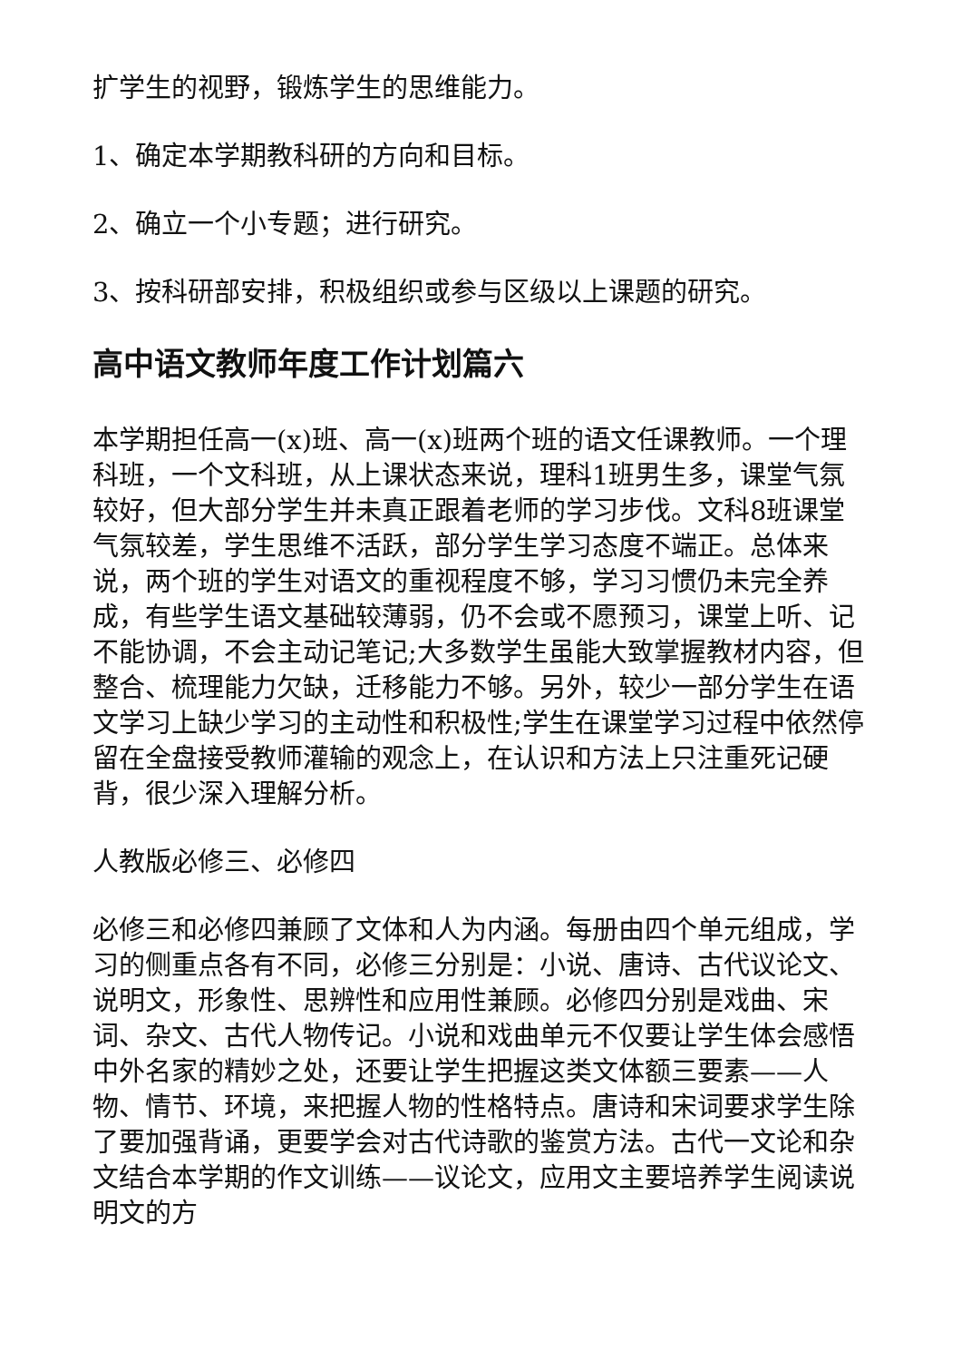扩学生的视野，锻炼学生的思维能力。
1、确定本学期教科研的方向和目标。
2、确立一个小专题；进行研究。
3、按科研部安排，积极组织或参与区级以上课题的研究。
高中语文教师年度工作计划篇六
本学期担任高一(x)班、高一(x)班两个班的语文任课教师。一个理科班，一个文科班，从上课状态来说，理科1班男生多，课堂气氛较好，但大部分学生并未真正跟着老师的学习步伐。文科8班课堂气氛较差，学生思维不活跃，部分学生学习态度不端正。总体来说，两个班的学生对语文的重视程度不够，学习习惯仍未完全养成，有些学生语文基础较薄弱，仍不会或不愿预习，课堂上听、记不能协调，不会主动记笔记;大多数学生虽能大致掌握教材内容，但整合、梳理能力欠缺，迁移能力不够。另外，较少一部分学生在语文学习上缺少学习的主动性和积极性;学生在课堂学习过程中依然停留在全盘接受教师灌输的观念上，在认识和方法上只注重死记硬背，很少深入理解分析。
人教版必修三、必修四
必修三和必修四兼顾了文体和人为内涵。每册由四个单元组成，学习的侧重点各有不同，必修三分别是：小说、唐诗、古代议论文、说明文，形象性、思辨性和应用性兼顾。必修四分别是戏曲、宋词、杂文、古代人物传记。小说和戏曲单元不仅要让学生体会感悟中外名家的精妙之处，还要让学生把握这类文体额三要素——人物、情节、环境，来把握人物的性格特点。唐诗和宋词要求学生除了要加强背诵，更要学会对古代诗歌的鉴赏方法。古代一文论和杂文结合本学期的作文训练——议论文，应用文主要培养学生阅读说明文的方